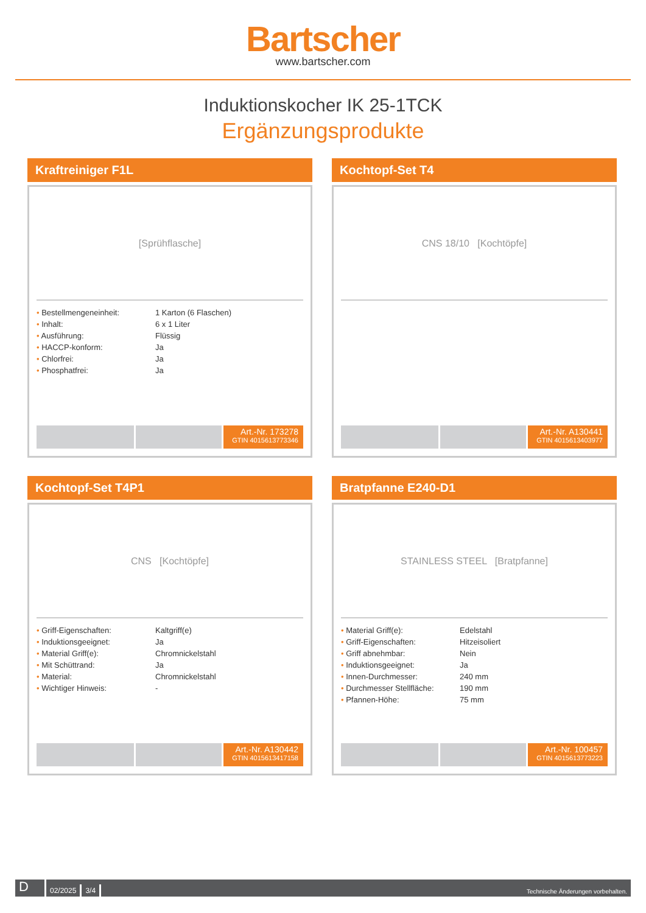Bartscher
www.bartscher.com
Induktionskocher IK 25-1TCK
Ergänzungsprodukte
Kraftreiniger F1L
[Sprühflasche]
| • Bestellmengeneinheit: | 1 Karton (6 Flaschen) |
| • Inhalt: | 6 x 1 Liter |
| • Ausführung: | Flüssig |
| • HACCP-konform: | Ja |
| • Chlorfrei: | Ja |
| • Phosphatfrei: | Ja |
Art.-Nr. 173278
GTIN 4015613773346
Kochtopf-Set T4
CNS 18/10 [Kochtöpfe]
Art.-Nr. A130441
GTIN 4015613403977
Kochtopf-Set T4P1
CNS [Kochtöpfe]
| • Griff-Eigenschaften: | Kaltgriff(e) |
| • Induktionsgeeignet: | Ja |
| • Material Griff(e): | Chromnickelstahl |
| • Mit Schüttrand: | Ja |
| • Material: | Chromnickelstahl |
| • Wichtiger Hinweis: | - |
Art.-Nr. A130442
GTIN 4015613417158
Bratpfanne E240-D1
STAINLESS STEEL [Bratpfanne]
| • Material Griff(e): | Edelstahl |
| • Griff-Eigenschaften: | Hitzeisoliert |
| • Griff abnehmbar: | Nein |
| • Induktionsgeeignet: | Ja |
| • Innen-Durchmesser: | 240 mm |
| • Durchmesser Stellfläche: | 190 mm |
| • Pfannen-Höhe: | 75 mm |
Art.-Nr. 100457
GTIN 4015613773223
D
02/2025
3/4
Technische Änderungen vorbehalten.